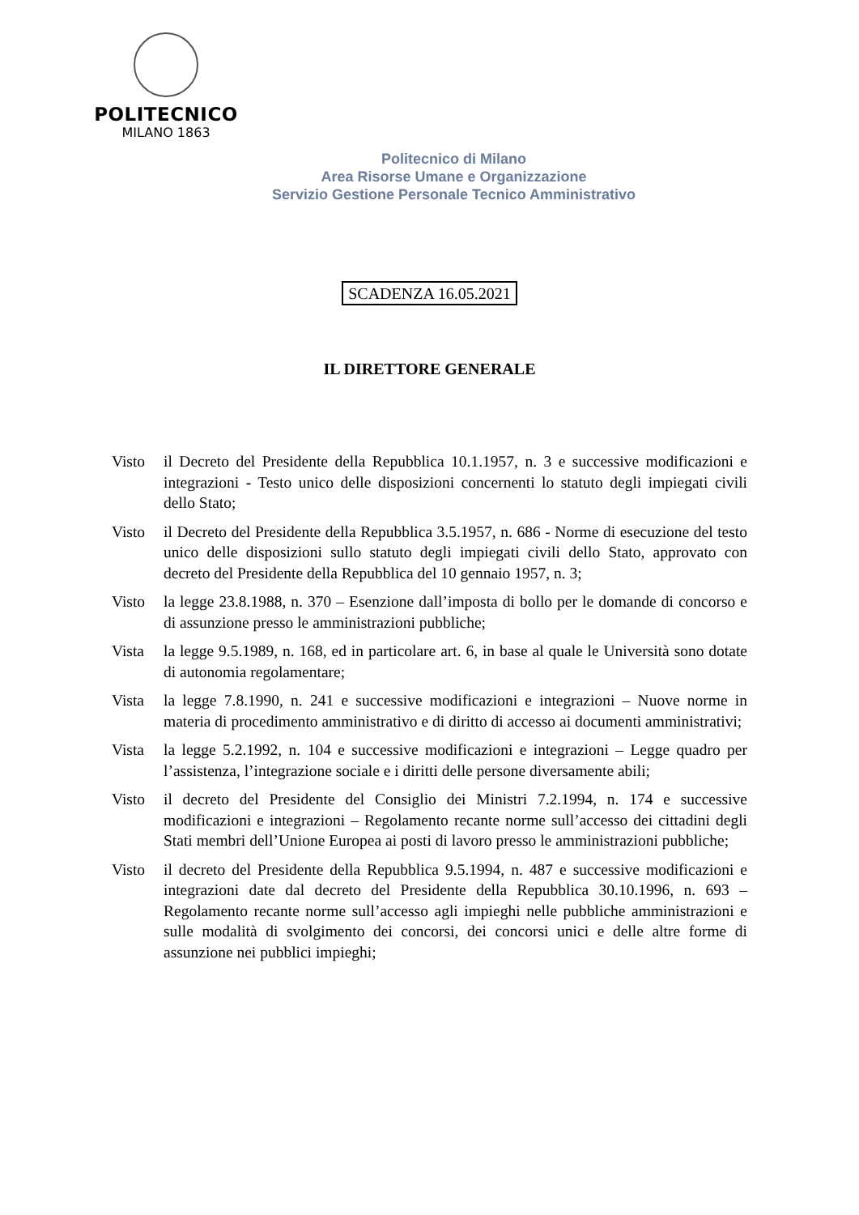POLITECNICO
MILANO 1863
Politecnico di Milano
Area Risorse Umane e Organizzazione
Servizio Gestione Personale Tecnico Amministrativo
SCADENZA 16.05.2021
IL DIRETTORE GENERALE
Visto il Decreto del Presidente della Repubblica 10.1.1957, n. 3 e successive modificazioni e integrazioni - Testo unico delle disposizioni concernenti lo statuto degli impiegati civili dello Stato;
Visto il Decreto del Presidente della Repubblica 3.5.1957, n. 686 - Norme di esecuzione del testo unico delle disposizioni sullo statuto degli impiegati civili dello Stato, approvato con decreto del Presidente della Repubblica del 10 gennaio 1957, n. 3;
Visto la legge 23.8.1988, n. 370 – Esenzione dall’imposta di bollo per le domande di concorso e di assunzione presso le amministrazioni pubbliche;
Vista la legge 9.5.1989, n. 168, ed in particolare art. 6, in base al quale le Università sono dotate di autonomia regolamentare;
Vista la legge 7.8.1990, n. 241 e successive modificazioni e integrazioni – Nuove norme in materia di procedimento amministrativo e di diritto di accesso ai documenti amministrativi;
Vista la legge 5.2.1992, n. 104 e successive modificazioni e integrazioni – Legge quadro per l’assistenza, l’integrazione sociale e i diritti delle persone diversamente abili;
Visto il decreto del Presidente del Consiglio dei Ministri 7.2.1994, n. 174 e successive modificazioni e integrazioni – Regolamento recante norme sull’accesso dei cittadini degli Stati membri dell’Unione Europea ai posti di lavoro presso le amministrazioni pubbliche;
Visto il decreto del Presidente della Repubblica 9.5.1994, n. 487 e successive modificazioni e integrazioni date dal decreto del Presidente della Repubblica 30.10.1996, n. 693 – Regolamento recante norme sull’accesso agli impieghi nelle pubbliche amministrazioni e sulle modalità di svolgimento dei concorsi, dei concorsi unici e delle altre forme di assunzione nei pubblici impieghi;